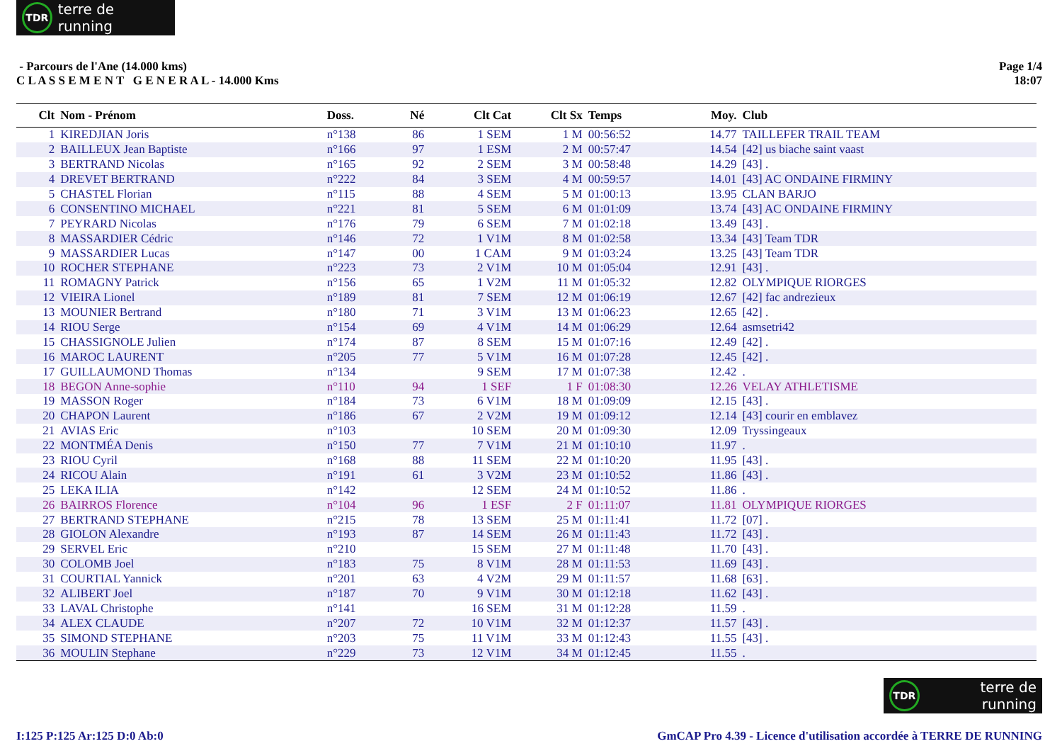TDR terre de running
- Parcours de l'Ane (14.000 kms)
C L A S S E M E N T G E N E R A L - 14.000 Kms
Page 1/4
18:07
| Clt | Nom - Prénom | Doss. | Né | Clt Cat | Clt Sx | Temps | Moy. | Club |
| --- | --- | --- | --- | --- | --- | --- | --- | --- |
| 1 | KIREDJIAN Joris | n°138 | 86 | 1 SEM | 1 M | 00:56:52 | 14.77 | TAILLEFER TRAIL TEAM |
| 2 | BAILLEUX Jean Baptiste | n°166 | 97 | 1 ESM | 2 M | 00:57:47 | 14.54 | [42] us biache saint vaast |
| 3 | BERTRAND Nicolas | n°165 | 92 | 2 SEM | 3 M | 00:58:48 | 14.29 | [43] . |
| 4 | DREVET BERTRAND | n°222 | 84 | 3 SEM | 4 M | 00:59:57 | 14.01 | [43] AC ONDAINE FIRMINY |
| 5 | CHASTEL Florian | n°115 | 88 | 4 SEM | 5 M | 01:00:13 | 13.95 | CLAN BARJO |
| 6 | CONSENTINO MICHAEL | n°221 | 81 | 5 SEM | 6 M | 01:01:09 | 13.74 | [43] AC ONDAINE FIRMINY |
| 7 | PEYRARD Nicolas | n°176 | 79 | 6 SEM | 7 M | 01:02:18 | 13.49 | [43] . |
| 8 | MASSARDIER Cédric | n°146 | 72 | 1 V1M | 8 M | 01:02:58 | 13.34 | [43] Team TDR |
| 9 | MASSARDIER Lucas | n°147 | 00 | 1 CAM | 9 M | 01:03:24 | 13.25 | [43] Team TDR |
| 10 | ROCHER STEPHANE | n°223 | 73 | 2 V1M | 10 M | 01:05:04 | 12.91 | [43] . |
| 11 | ROMAGNY Patrick | n°156 | 65 | 1 V2M | 11 M | 01:05:32 | 12.82 | OLYMPIQUE RIORGES |
| 12 | VIEIRA Lionel | n°189 | 81 | 7 SEM | 12 M | 01:06:19 | 12.67 | [42] fac andrezieux |
| 13 | MOUNIER Bertrand | n°180 | 71 | 3 V1M | 13 M | 01:06:23 | 12.65 | [42] . |
| 14 | RIOU Serge | n°154 | 69 | 4 V1M | 14 M | 01:06:29 | 12.64 | asmsetri42 |
| 15 | CHASSIGNOLE Julien | n°174 | 87 | 8 SEM | 15 M | 01:07:16 | 12.49 | [42] . |
| 16 | MAROC LAURENT | n°205 | 77 | 5 V1M | 16 M | 01:07:28 | 12.45 | [42] . |
| 17 | GUILLAUMOND Thomas | n°134 | | 9 SEM | 17 M | 01:07:38 | 12.42 | . |
| 18 | BEGON Anne-sophie | n°110 | 94 | 1 SEF | 1 F | 01:08:30 | 12.26 | VELAY ATHLETISME |
| 19 | MASSON Roger | n°184 | 73 | 6 V1M | 18 M | 01:09:09 | 12.15 | [43] . |
| 20 | CHAPON Laurent | n°186 | 67 | 2 V2M | 19 M | 01:09:12 | 12.14 | [43] courir en emblavez |
| 21 | AVIAS Eric | n°103 | | 10 SEM | 20 M | 01:09:30 | 12.09 | Tryssingeaux |
| 22 | MONTMÉA Denis | n°150 | 77 | 7 V1M | 21 M | 01:10:10 | 11.97 | . |
| 23 | RIOU Cyril | n°168 | 88 | 11 SEM | 22 M | 01:10:20 | 11.95 | [43] . |
| 24 | RICOU Alain | n°191 | 61 | 3 V2M | 23 M | 01:10:52 | 11.86 | [43] . |
| 25 | LEKA ILIA | n°142 | | 12 SEM | 24 M | 01:10:52 | 11.86 | . |
| 26 | BAIRROS Florence | n°104 | 96 | 1 ESF | 2 F | 01:11:07 | 11.81 | OLYMPIQUE RIORGES |
| 27 | BERTRAND STEPHANE | n°215 | 78 | 13 SEM | 25 M | 01:11:41 | 11.72 | [07] . |
| 28 | GIOLON Alexandre | n°193 | 87 | 14 SEM | 26 M | 01:11:43 | 11.72 | [43] . |
| 29 | SERVEL Eric | n°210 | | 15 SEM | 27 M | 01:11:48 | 11.70 | [43] . |
| 30 | COLOMB Joel | n°183 | 75 | 8 V1M | 28 M | 01:11:53 | 11.69 | [43] . |
| 31 | COURTIAL Yannick | n°201 | 63 | 4 V2M | 29 M | 01:11:57 | 11.68 | [63] . |
| 32 | ALIBERT Joel | n°187 | 70 | 9 V1M | 30 M | 01:12:18 | 11.62 | [43] . |
| 33 | LAVAL Christophe | n°141 | | 16 SEM | 31 M | 01:12:28 | 11.59 | . |
| 34 | ALEX CLAUDE | n°207 | 72 | 10 V1M | 32 M | 01:12:37 | 11.57 | [43] . |
| 35 | SIMOND STEPHANE | n°203 | 75 | 11 V1M | 33 M | 01:12:43 | 11.55 | [43] . |
| 36 | MOULIN Stephane | n°229 | 73 | 12 V1M | 34 M | 01:12:45 | 11.55 | . |
TDR terre de running
I:125 P:125 Ar:125 D:0 Ab:0 GmCAP Pro 4.39 - Licence d'utilisation accordée à TERRE DE RUNNING